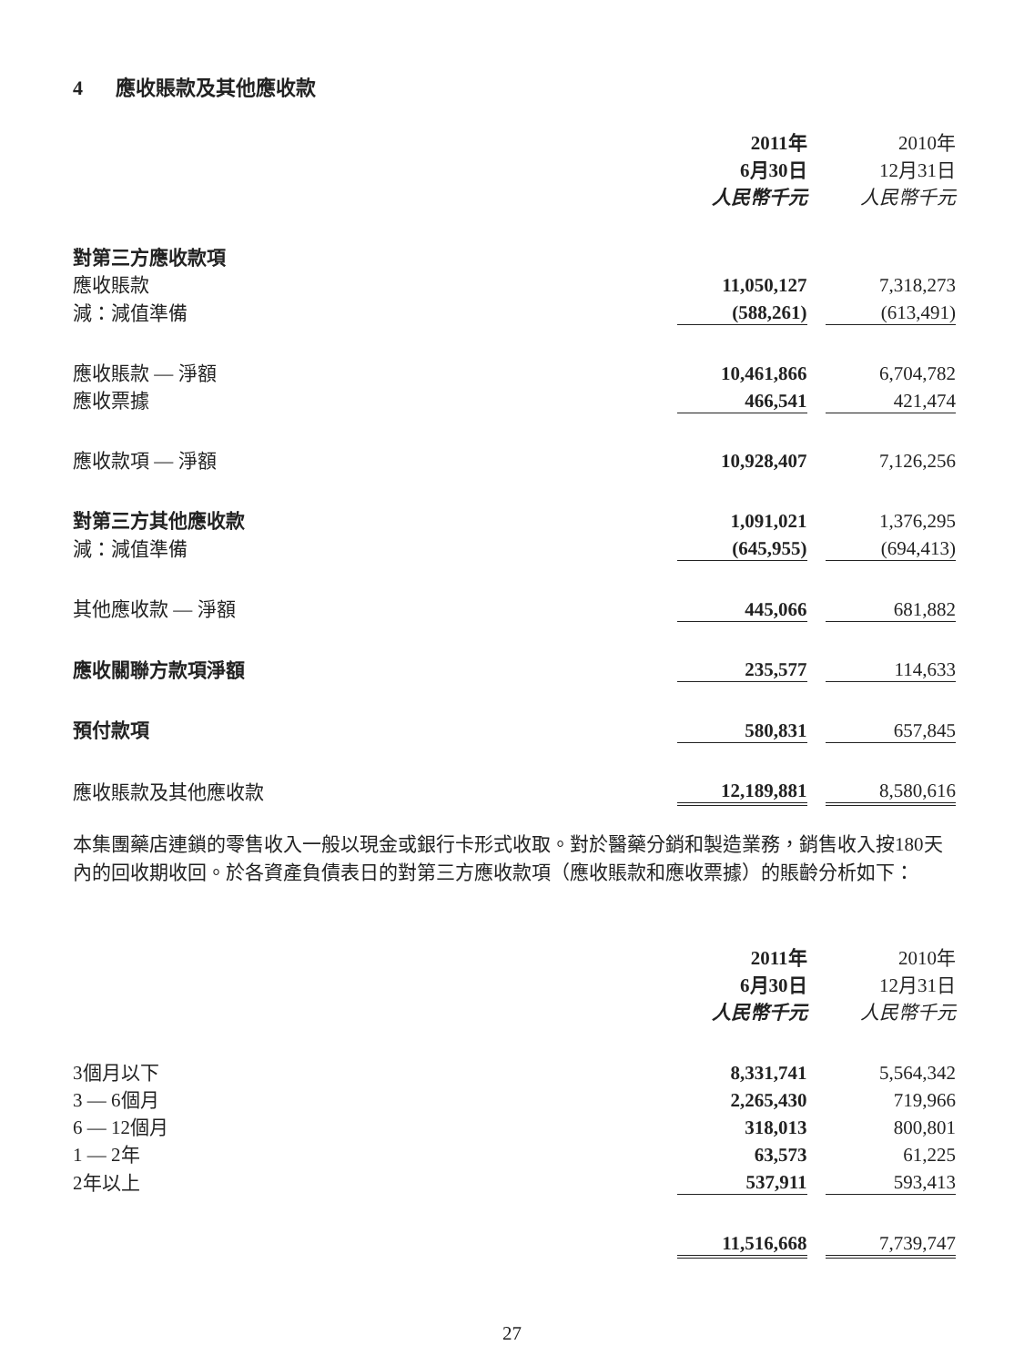4 應收賬款及其他應收款
| | 2011年 | | 2010年 |
| | 6月30日 | | 12月31日 |
| | 人民幣千元 | | 人民幣千元 |
| 對第三方應收款項 | | | |
| 應收賬款 | 11,050,127 | | 7,318,273 |
| 減：減值準備 | (588,261) | | (613,491) |
| 應收賬款 — 淨額 | 10,461,866 | | 6,704,782 |
| 應收票據 | 466,541 | | 421,474 |
| 應收款項 — 淨額 | 10,928,407 | | 7,126,256 |
| 對第三方其他應收款 | 1,091,021 | | 1,376,295 |
| 減：減值準備 | (645,955) | | (694,413) |
| 其他應收款 — 淨額 | 445,066 | | 681,882 |
| 應收關聯方款項淨額 | 235,577 | | 114,633 |
| 預付款項 | 580,831 | | 657,845 |
| 應收賬款及其他應收款 | 12,189,881 | | 8,580,616 |
本集團藥店連鎖的零售收入一般以現金或銀行卡形式收取。對於醫藥分銷和製造業務，銷售收入按180天內的回收期收回。於各資產負債表日的對第三方應收款項（應收賬款和應收票據）的賬齡分析如下：
| | 2011年 | | 2010年 |
| | 6月30日 | | 12月31日 |
| | 人民幣千元 | | 人民幣千元 |
| 3個月以下 | 8,331,741 | | 5,564,342 |
| 3 — 6個月 | 2,265,430 | | 719,966 |
| 6 — 12個月 | 318,013 | | 800,801 |
| 1 — 2年 | 63,573 | | 61,225 |
| 2年以上 | 537,911 | | 593,413 |
| | 11,516,668 | | 7,739,747 |
27